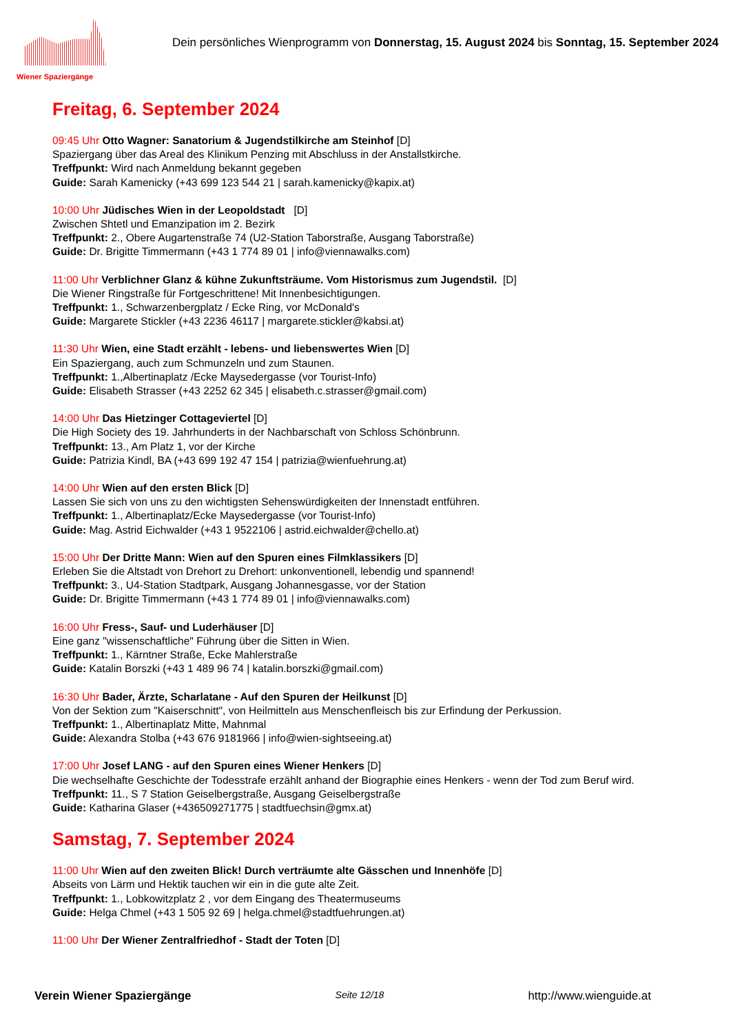Wiener Spaziergänge
Dein persönliches Wienprogramm von Donnerstag, 15. August 2024 bis Sonntag, 15. September 2024
Freitag, 6. September 2024
09:45 Uhr Otto Wagner: Sanatorium & Jugendstilkirche am Steinhof [D]
Spaziergang über das Areal des Klinikum Penzing mit Abschluss in der Anstallstkirche.
Treffpunkt: Wird nach Anmeldung bekannt gegeben
Guide: Sarah Kamenicky (+43 699 123 544 21 | sarah.kamenicky@kapix.at)
10:00 Uhr Jüdisches Wien in der Leopoldstadt [D]
Zwischen Shtetl und Emanzipation im 2. Bezirk
Treffpunkt: 2., Obere Augartenstraße 74 (U2-Station Taborstraße, Ausgang Taborstraße)
Guide: Dr. Brigitte Timmermann (+43 1 774 89 01 | info@viennawalks.com)
11:00 Uhr Verblichner Glanz & kühne Zukunftsträume. Vom Historismus zum Jugendstil. [D]
Die Wiener Ringstraße für Fortgeschrittene! Mit Innenbesichtigungen.
Treffpunkt: 1., Schwarzenbergplatz / Ecke Ring, vor McDonald's
Guide: Margarete Stickler (+43 2236 46117 | margarete.stickler@kabsi.at)
11:30 Uhr Wien, eine Stadt erzählt - lebens- und liebenswertes Wien [D]
Ein Spaziergang, auch zum Schmunzeln und zum Staunen.
Treffpunkt: 1.,Albertinaplatz /Ecke Maysedergasse (vor Tourist-Info)
Guide: Elisabeth Strasser (+43 2252 62 345 | elisabeth.c.strasser@gmail.com)
14:00 Uhr Das Hietzinger Cottageviertel [D]
Die High Society des 19. Jahrhunderts in der Nachbarschaft von Schloss Schönbrunn.
Treffpunkt: 13., Am Platz 1, vor der Kirche
Guide: Patrizia Kindl, BA (+43 699 192 47 154 | patrizia@wienfuehrung.at)
14:00 Uhr Wien auf den ersten Blick [D]
Lassen Sie sich von uns zu den wichtigsten Sehenswürdigkeiten der Innenstadt entführen.
Treffpunkt: 1., Albertinaplatz/Ecke Maysedergasse (vor Tourist-Info)
Guide: Mag. Astrid Eichwalder (+43 1 9522106 | astrid.eichwalder@chello.at)
15:00 Uhr Der Dritte Mann: Wien auf den Spuren eines Filmklassikers [D]
Erleben Sie die Altstadt von Drehort zu Drehort: unkonventionell, lebendig und spannend!
Treffpunkt: 3., U4-Station Stadtpark, Ausgang Johannesgasse, vor der Station
Guide: Dr. Brigitte Timmermann (+43 1 774 89 01 | info@viennawalks.com)
16:00 Uhr Fress-, Sauf- und Luderhäuser [D]
Eine ganz "wissenschaftliche" Führung über die Sitten in Wien.
Treffpunkt: 1., Kärntner Straße, Ecke Mahlerstraße
Guide: Katalin Borszki (+43 1 489 96 74 | katalin.borszki@gmail.com)
16:30 Uhr Bader, Ärzte, Scharlatane - Auf den Spuren der Heilkunst [D]
Von der Sektion zum "Kaiserschnitt", von Heilmitteln aus Menschenfleisch bis zur Erfindung der Perkussion.
Treffpunkt: 1., Albertinaplatz Mitte, Mahnmal
Guide: Alexandra Stolba (+43 676 9181966 | info@wien-sightseeing.at)
17:00 Uhr Josef LANG - auf den Spuren eines Wiener Henkers [D]
Die wechselhafte Geschichte der Todesstrafe erzählt anhand der Biographie eines Henkers - wenn der Tod zum Beruf wird.
Treffpunkt: 11., S 7 Station Geiselbergstraße, Ausgang Geiselbergstraße
Guide: Katharina Glaser (+436509271775 | stadtfuechsin@gmx.at)
Samstag, 7. September 2024
11:00 Uhr Wien auf den zweiten Blick! Durch verträumte alte Gässchen und Innenhöfe [D]
Abseits von Lärm und Hektik tauchen wir ein in die gute alte Zeit.
Treffpunkt: 1., Lobkowitzplatz 2 , vor dem Eingang des Theatermuseums
Guide: Helga Chmel (+43 1 505 92 69 | helga.chmel@stadtfuehrungen.at)
11:00 Uhr Der Wiener Zentralfriedhof - Stadt der Toten [D]
Verein Wiener Spaziergänge Seite 12/18 http://www.wienguide.at